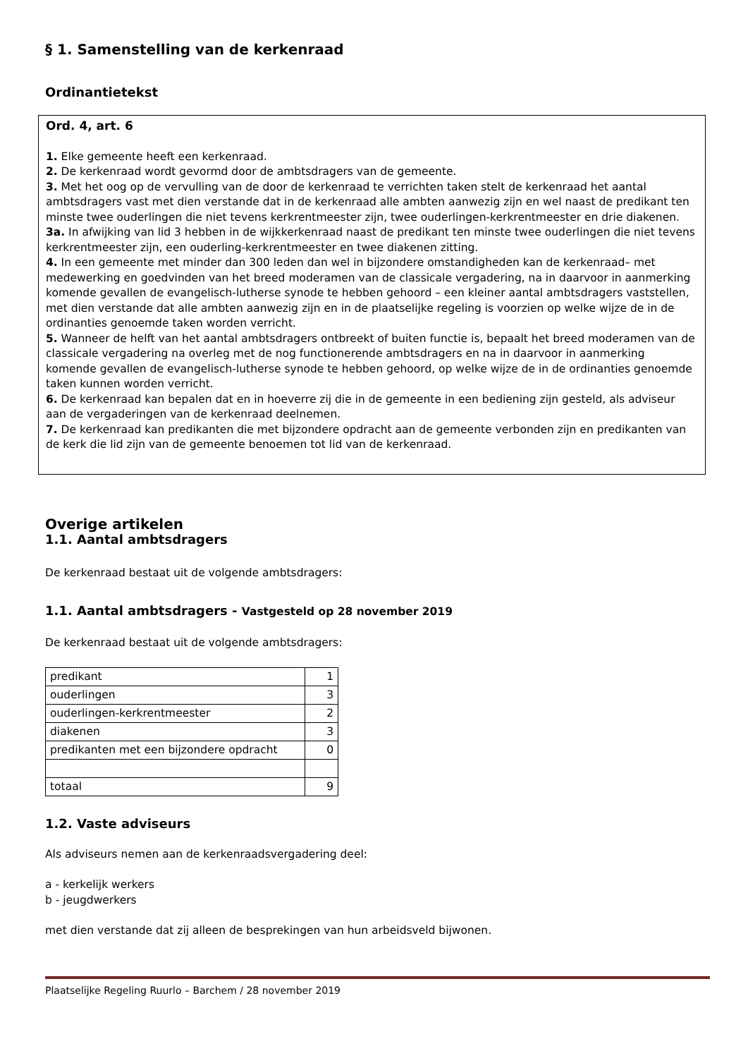§ 1. Samenstelling van de kerkenraad
Ordinantietekst
Ord. 4, art. 6
1. Elke gemeente heeft een kerkenraad.
2. De kerkenraad wordt gevormd door de ambtsdragers van de gemeente.
3. Met het oog op de vervulling van de door de kerkenraad te verrichten taken stelt de kerkenraad het aantal ambtsdragers vast met dien verstande dat in de kerkenraad alle ambten aanwezig zijn en wel naast de predikant ten minste twee ouderlingen die niet tevens kerkrentmeester zijn, twee ouderlingen-kerkrentmeester en drie diakenen.
3a. In afwijking van lid 3 hebben in de wijkkerkenraad naast de predikant ten minste twee ouderlingen die niet tevens kerkrentmeester zijn, een ouderling-kerkrentmeester en twee diakenen zitting.
4. In een gemeente met minder dan 300 leden dan wel in bijzondere omstandigheden kan de kerkenraad– met medewerking en goedvinden van het breed moderamen van de classicale vergadering, na in daarvoor in aanmerking komende gevallen de evangelisch-lutherse synode te hebben gehoord – een kleiner aantal ambtsdragers vaststellen, met dien verstande dat alle ambten aanwezig zijn en in de plaatselijke regeling is voorzien op welke wijze de in de ordinanties genoemde taken worden verricht.
5. Wanneer de helft van het aantal ambtsdragers ontbreekt of buiten functie is, bepaalt het breed moderamen van de classicale vergadering na overleg met de nog functionerende ambtsdragers en na in daarvoor in aanmerking komende gevallen de evangelisch-lutherse synode te hebben gehoord, op welke wijze de in de ordinanties genoemde taken kunnen worden verricht.
6. De kerkenraad kan bepalen dat en in hoeverre zij die in de gemeente in een bediening zijn gesteld, als adviseur aan de vergaderingen van de kerkenraad deelnemen.
7. De kerkenraad kan predikanten die met bijzondere opdracht aan de gemeente verbonden zijn en predikanten van de kerk die lid zijn van de gemeente benoemen tot lid van de kerkenraad.
Overige artikelen
1.1. Aantal ambtsdragers
De kerkenraad bestaat uit de volgende ambtsdragers:
1.1. Aantal ambtsdragers - Vastgesteld op 28 november 2019
De kerkenraad bestaat uit de volgende ambtsdragers:
| predikant | 1 |
| ouderlingen | 3 |
| ouderlingen-kerkrentmeester | 2 |
| diakenen | 3 |
| predikanten met een bijzondere opdracht | 0 |
| totaal | 9 |
1.2. Vaste adviseurs
Als adviseurs nemen aan de kerkenraadsvergadering deel:
a - kerkelijk werkers
b - jeugdwerkers
met dien verstande dat zij alleen de besprekingen van hun arbeidsveld bijwonen.
Plaatselijke Regeling Ruurlo – Barchem / 28 november 2019